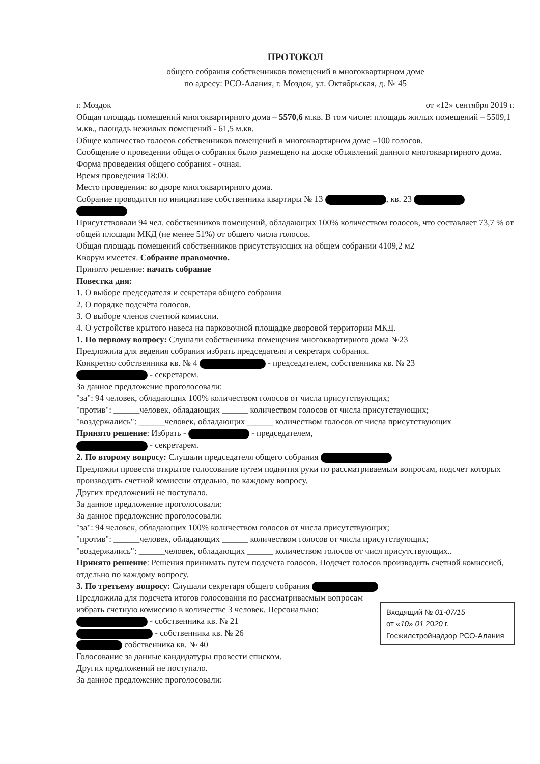ПРОТОКОЛ
общего собрания собственников помещений в многоквартирном доме
по адресу: РСО-Алания, г. Моздок, ул. Октябрьская, д. № 45
г. Моздок от «12» сентября 2019 г.
Общая площадь помещений многоквартирного дома – 5570,6 м.кв. В том числе: площадь жилых помещений – 5509,1 м.кв., площадь нежилых помещений - 61,5 м.кв.
Общее количество голосов собственников помещений в многоквартирном доме –100 голосов.
Сообщение о проведении общего собрания было размещено на доске объявлений данного многоквартирного дома. Форма проведения общего собрания - очная.
Время проведения 18:00.
Место проведения: во дворе многоквартирного дома.
Собрание проводится по инициативе собственника квартиры № 13 , кв. 23
Присутствовали 94 чел. собственников помещений, обладающих 100% количеством голосов, что составляет 73,7 % от общей площади МКД (не менее 51%) от общего числа голосов.
Общая площадь помещений собственников присутствующих на общем собрании 4109,2 м2
Кворум имеется. Собрание правомочно.
Принято решение: начать собрание
Повестка дня:
1. О выборе председателя и секретаря общего собрания
2. О порядке подсчёта голосов.
3. О выборе членов счетной комиссии.
4. О устройстве крытого навеса на парковочной площадке дворовой территории МКД.
1. По первому вопросу: Слушали собственника помещения многоквартирного дома №23
Предложила для ведения собрания избрать председателя и секретаря собрания.
Конкретно собственника кв. № 4 - председателем, собственника кв. № 23
- секретарем.
За данное предложение проголосовали:
"за": 94 человек, обладающих 100% количеством голосов от числа присутствующих;
"против": ______человек, обладающих ______ количеством голосов от числа присутствующих;
"воздержались": ______человек, обладающих ______ количеством голосов от числа присутствующих
Принято решение: Избрать - - председателем,
- секретарем.
2. По второму вопросу: Слушали председателя общего собрания
Предложил провести открытое голосование путем поднятия руки по рассматриваемым вопросам, подсчет которых производить счетной комиссии отдельно, по каждому вопросу.
Других предложений не поступало.
За данное предложение проголосовали:
За данное предложение проголосовали:
"за": 94 человек, обладающих 100% количеством голосов от числа присутствующих;
"против": ______человек, обладающих ______ количеством голосов от числа присутствующих;
"воздержались": ______человек, обладающих ______ количеством голосов от числ присутствующих..
Принято решение: Решения принимать путем подсчета голосов. Подсчет голосов производить счетной комиссией, отдельно по каждому вопросу.
3. По третьему вопросу: Слушали секретаря общего собрания
Входящий № 01-07/15
от «10» 01 2020 г.
Госжилстройнадзор РСО-Алания
Предложила для подсчета итогов голосования по рассматриваемым вопросам избрать счетную комиссию в количестве 3 человек. Персонально:
- собственника кв. № 21
- собственника кв. № 26
собственника кв. № 40
Голосование за данные кандидатуры провести списком.
Других предложений не поступало.
За данное предложение проголосовали: